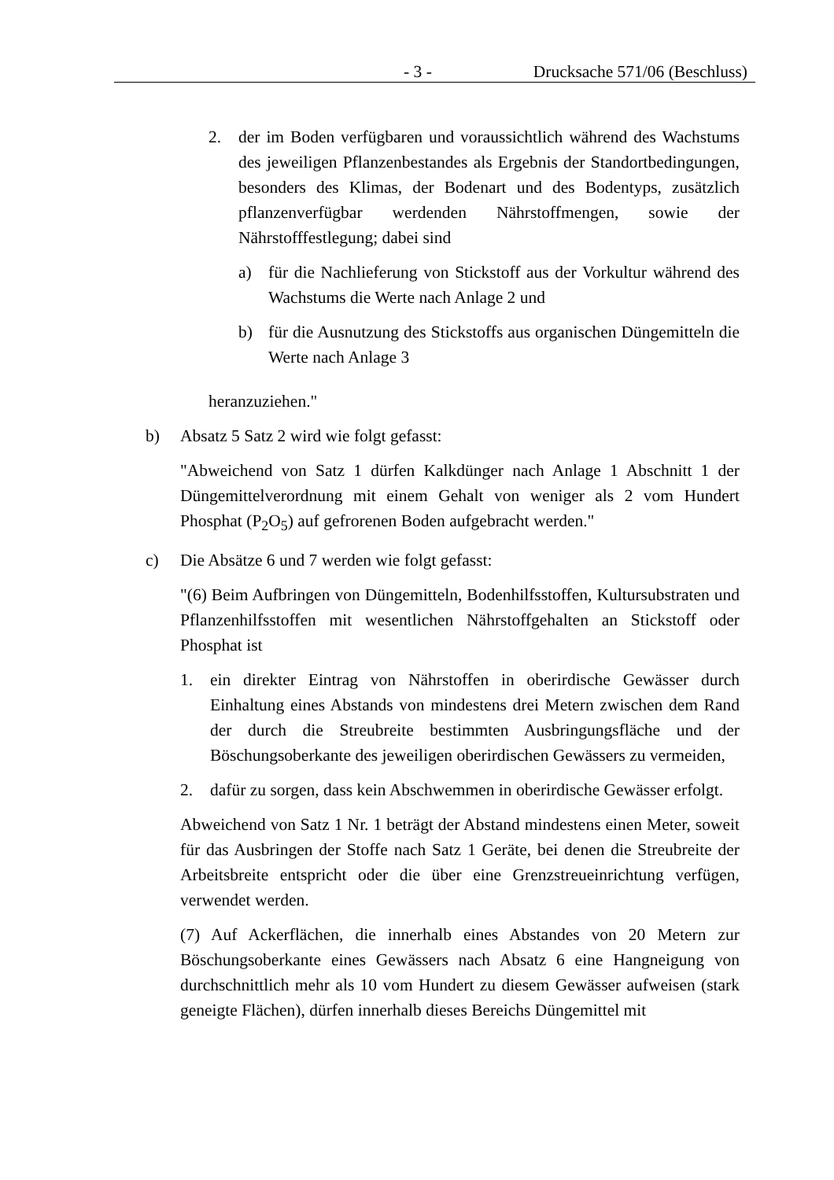- 3 - Drucksache 571/06 (Beschluss)
2. der im Boden verfügbaren und voraussichtlich während des Wachstums des jeweiligen Pflanzenbestandes als Ergebnis der Standortbedingungen, besonders des Klimas, der Bodenart und des Bodentyps, zusätzlich pflanzenverfügbar werdenden Nährstoffmengen, sowie der Nährstofffestlegung; dabei sind
a) für die Nachlieferung von Stickstoff aus der Vorkultur während des Wachstums die Werte nach Anlage 2 und
b) für die Ausnutzung des Stickstoffs aus organischen Düngemitteln die Werte nach Anlage 3
heranzuziehen."
b) Absatz 5 Satz 2 wird wie folgt gefasst:
"Abweichend von Satz 1 dürfen Kalkdünger nach Anlage 1 Abschnitt 1 der Düngemittelverordnung mit einem Gehalt von weniger als 2 vom Hundert Phosphat (P<sub>2</sub>O<sub>5</sub>) auf gefrorenen Boden aufgebracht werden."
c) Die Absätze 6 und 7 werden wie folgt gefasst:
"(6) Beim Aufbringen von Düngemitteln, Bodenhilfsstoffen, Kultursubstraten und Pflanzenhilfsstoffen mit wesentlichen Nährstoffgehalten an Stickstoff oder Phosphat ist
1. ein direkter Eintrag von Nährstoffen in oberirdische Gewässer durch Einhaltung eines Abstands von mindestens drei Metern zwischen dem Rand der durch die Streubreite bestimmten Ausbringungsfläche und der Böschungsoberkante des jeweiligen oberirdischen Gewässers zu vermeiden,
2. dafür zu sorgen, dass kein Abschwemmen in oberirdische Gewässer erfolgt.
Abweichend von Satz 1 Nr. 1 beträgt der Abstand mindestens einen Meter, soweit für das Ausbringen der Stoffe nach Satz 1 Geräte, bei denen die Streubreite der Arbeitsbreite entspricht oder die über eine Grenzstreueinrichtung verfügen, verwendet werden.
(7) Auf Ackerflächen, die innerhalb eines Abstandes von 20 Metern zur Böschungsoberkante eines Gewässers nach Absatz 6 eine Hangneigung von durchschnittlich mehr als 10 vom Hundert zu diesem Gewässer aufweisen (stark geneigte Flächen), dürfen innerhalb dieses Bereichs Düngemittel mit